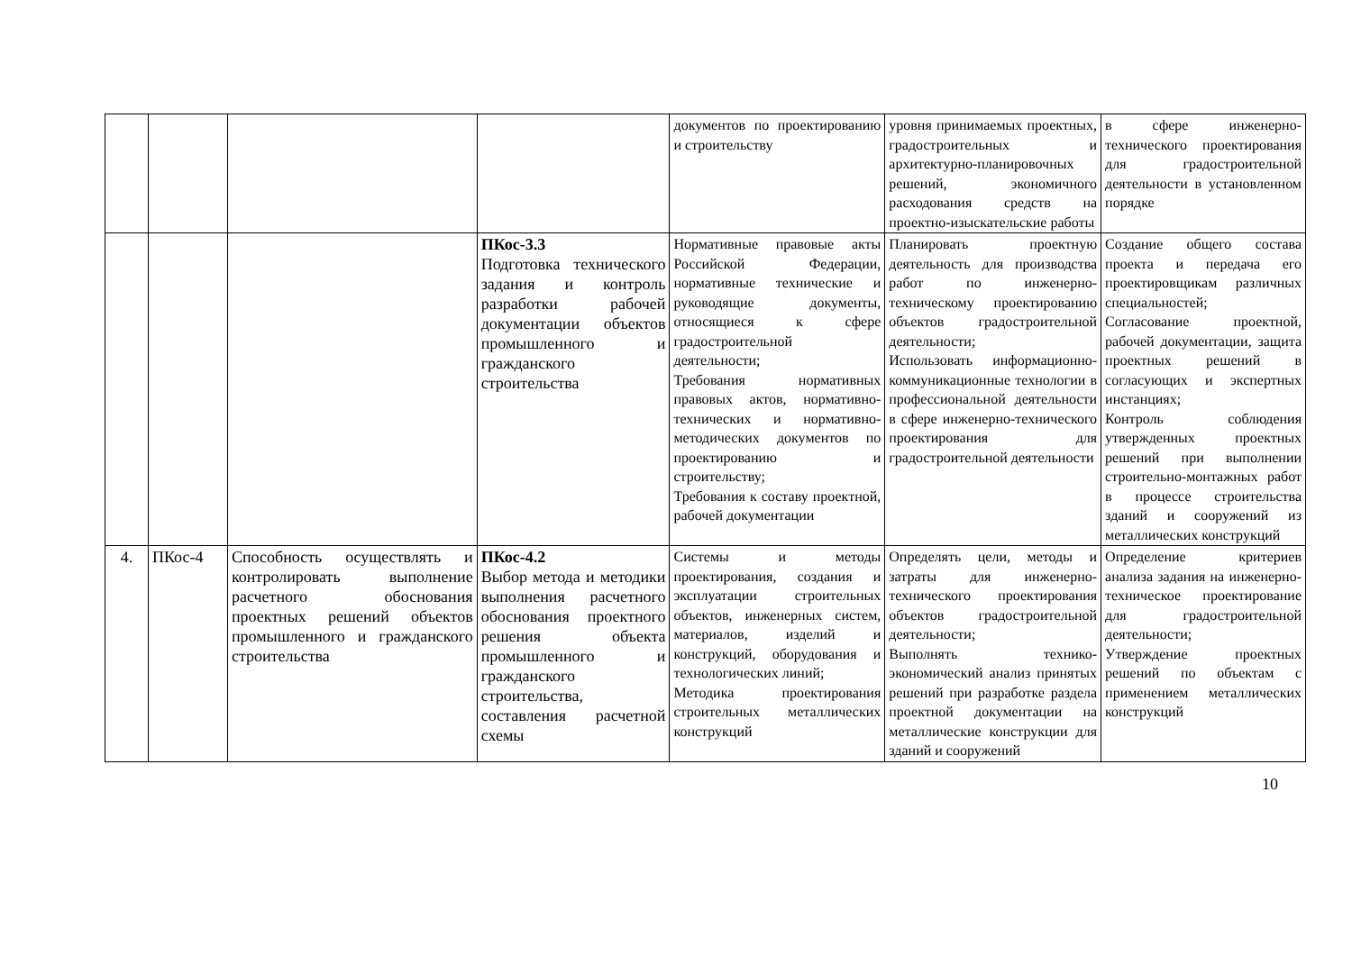| | | | | документов по проектированию и строительству | уровня принимаемых проектных, градостроительных и архитектурно-планировочных решений, экономичного расходования средств на проектно-изыскательские работы | в сфере инженерно-технического проектирования для градостроительной деятельности в установленном порядке |
| | | | ПКос-3.3 Подготовка технического задания и контроль разработки рабочей документации объектов промышленного и гражданского строительства | Нормативные правовые акты Российской Федерации, нормативные технические и руководящие документы, относящиеся к сфере градостроительной деятельности; Требования нормативных правовых актов, нормативно-технических и нормативно-методических документов по проектированию и строительству; Требования к составу проектной, рабочей документации | Планировать проектную деятельность для производства работ по инженерно-техническому проектированию объектов градостроительной деятельности; Использовать информационно-коммуникационные технологии в профессиональной деятельности в сфере инженерно-технического проектирования для градостроительной деятельности | Создание общего состава проекта и передача его проектировщикам различных специальностей; Согласование проектной, рабочей документации, защита проектных решений в согласующих и экспертных инстанциях; Контроль соблюдения утвержденных проектных решений при выполнении строительно-монтажных работ в процессе строительства зданий и сооружений из металлических конструкций |
| 4. | ПКос-4 | Способность осуществлять и контролировать выполнение расчетного обоснования проектных решений объектов промышленного и гражданского строительства | ПКос-4.2 Выбор метода и методики выполнения расчетного обоснования проектного решения объекта промышленного и гражданского строительства, составления расчетной схемы | Системы и методы проектирования, создания и эксплуатации строительных объектов, инженерных систем, материалов, изделий и конструкций, оборудования и технологических линий; Методика проектирования строительных металлических конструкций | Определять цели, методы и затраты для инженерно-технического проектирования объектов градостроительной деятельности; Выполнять технико- экономический анализ принятых решений при разработке раздела проектной документации на металлические конструкции для зданий и сооружений | Определение критериев анализа задания на инженерно- техническое проектирование для градостроительной деятельности; Утверждение проектных решений по объектам с применением металлических конструкций |
10